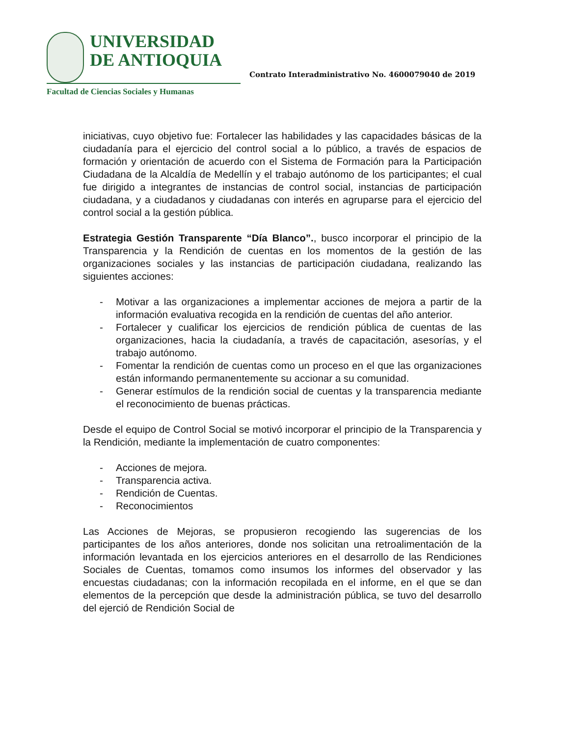UNIVERSIDAD
DE ANTIOQUIA
Facultad de Ciencias Sociales y Humanas
Contrato Interadministrativo No. 4600079040 de 2019
iniciativas, cuyo objetivo fue: Fortalecer las habilidades y las capacidades básicas de la ciudadanía para el ejercicio del control social a lo público, a través de espacios de formación y orientación de acuerdo con el Sistema de Formación para la Participación Ciudadana de la Alcaldía de Medellín y el trabajo autónomo de los participantes; el cual fue dirigido a integrantes de instancias de control social, instancias de participación ciudadana, y a ciudadanos y ciudadanas con interés en agruparse para el ejercicio del control social a la gestión pública.
Estrategia Gestión Transparente “Día Blanco”., busco incorporar el principio de la Transparencia y la Rendición de cuentas en los momentos de la gestión de las organizaciones sociales y las instancias de participación ciudadana, realizando las siguientes acciones:
- Motivar a las organizaciones a implementar acciones de mejora a partir de la información evaluativa recogida en la rendición de cuentas del año anterior.
- Fortalecer y cualificar los ejercicios de rendición pública de cuentas de las organizaciones, hacia la ciudadanía, a través de capacitación, asesorías, y el trabajo autónomo.
- Fomentar la rendición de cuentas como un proceso en el que las organizaciones están informando permanentemente su accionar a su comunidad.
- Generar estímulos de la rendición social de cuentas y la transparencia mediante el reconocimiento de buenas prácticas.
Desde el equipo de Control Social se motivó incorporar el principio de la Transparencia y la Rendición, mediante la implementación de cuatro componentes:
- Acciones de mejora.
- Transparencia activa.
- Rendición de Cuentas.
- Reconocimientos
Las Acciones de Mejoras, se propusieron recogiendo las sugerencias de los participantes de los años anteriores, donde nos solicitan una retroalimentación de la información levantada en los ejercicios anteriores en el desarrollo de las Rendiciones Sociales de Cuentas, tomamos como insumos los informes del observador y las encuestas ciudadanas; con la información recopilada en el informe, en el que se dan elementos de la percepción que desde la administración pública, se tuvo del desarrollo del ejerció de Rendición Social de